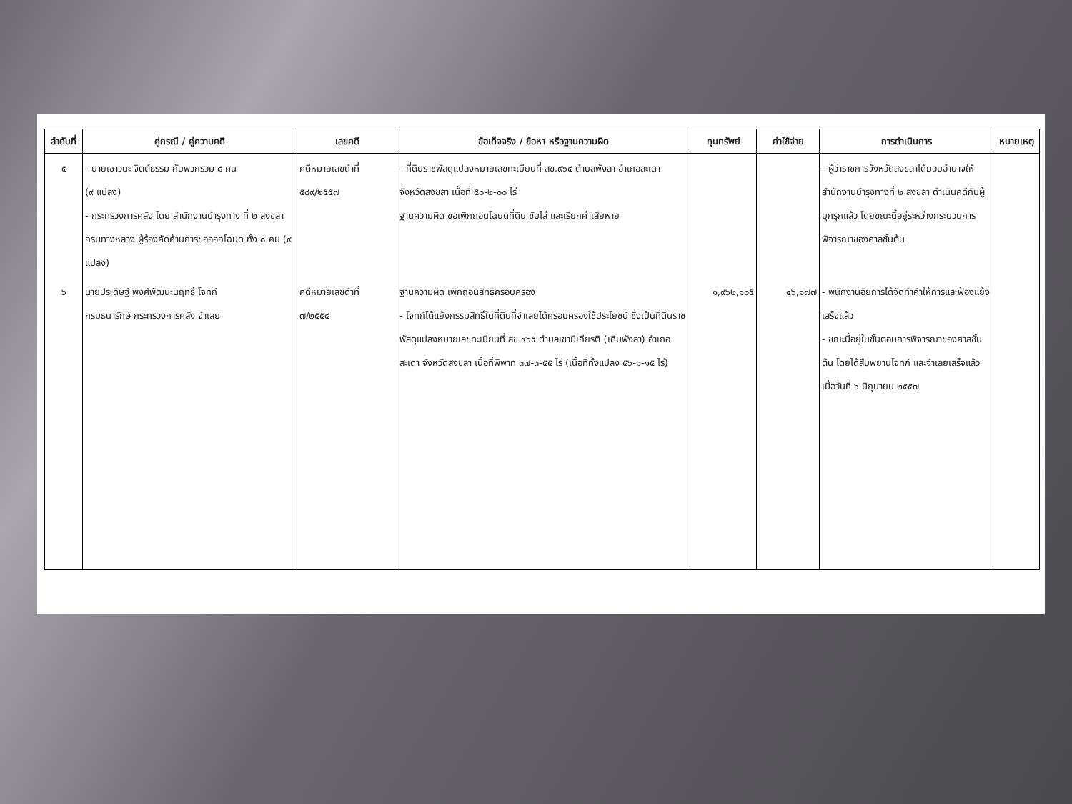| ลำดับที่ | คู่กรณี / คู่ความคดี | เลขคดี | ข้อเท็จจริง / ข้อหา หรือฐานความผิด | ทุนทรัพย์ | ค่าใช้จ่าย | การดำเนินการ | หมายเหตุ |
| --- | --- | --- | --- | --- | --- | --- | --- |
| ๕ | - นายเชาวนะ จิตต์ธรรม กับพวกรวม ๘ คน (๙ แปลง) - กระทรวงการคลัง โดย สำนักงานบำรุงทาง ที่ ๒ สงขลา กรมทางหลวง ผู้ร้องคัดค้านการขอออกโฉนด ทั้ง ๘ คน (๙ แปลง) | คดีหมายเลขดำที่ ๕๘๙/๒๕๕๗ | - ที่ดินราชพัสดุแปลงหมายเลขทะเบียนที่ สข.๙๖๔ ตำบลพังลา อำเภอสะเดา จังหวัดสงขลา เนื้อที่ ๕๐-๒-๐๐ ไร่ ฐานความผิด ขอเพิกถอนโฉนดที่ดิน ขับไล่ และเรียกค่าเสียหาย | | | - ผู้ว่าราชการจังหวัดสงขลาได้มอบอำนาจให้สำนักงานบำรุงทางที่ ๒ สงขลา ดำเนินคดีกับผู้บุกรุกแล้ว โดยขณะนี้อยู่ระหว่างกระบวนการพิจารณาของศาลชั้นต้น | |
| ๖ | นายประดิษฐ์ พงศ์พัฒนะนฤทธิ์ โจทก์ กรมธนารักษ์ กระทรวงการคลัง จำเลย | คดีหมายเลขดำที่ ๗/๒๕๕๔ | ฐานความผิด เพิกถอนสิทธิครอบครอง - โจทก์โต้แย้งกรรมสิทธิ์ในที่ดินที่จำเลยได้ครอบครองใช้ประโยชน์ ซึ่งเป็นที่ดินราชพัสดุแปลงหมายเลขทะเบียนที่ สข.๙๖๕ ตำบลเขามีเกียรติ (เดิมพังลา) อำเภอสะเดา จังหวัดสงขลา เนื้อที่พิพาท ๓๗-๓-๕๕ ไร่ (เนื้อที่ทั้งแปลง ๕๖-๑-๑๕ ไร่) | ๑,๙๖๒,๑๐๕ | ๔๖,๑๗๗ | - พนักงานอัยการได้จัดทำคำให้การและฟ้องแย้งเสร็จแล้ว - ขณะนี้อยู่ในขั้นตอนการพิจารณาของศาลชั้นต้น โดยได้สืบพยานโจทก์ และจำเลยเสร็จแล้วเมื่อวันที่ ๖ มิถุนายน ๒๕๕๗ | |